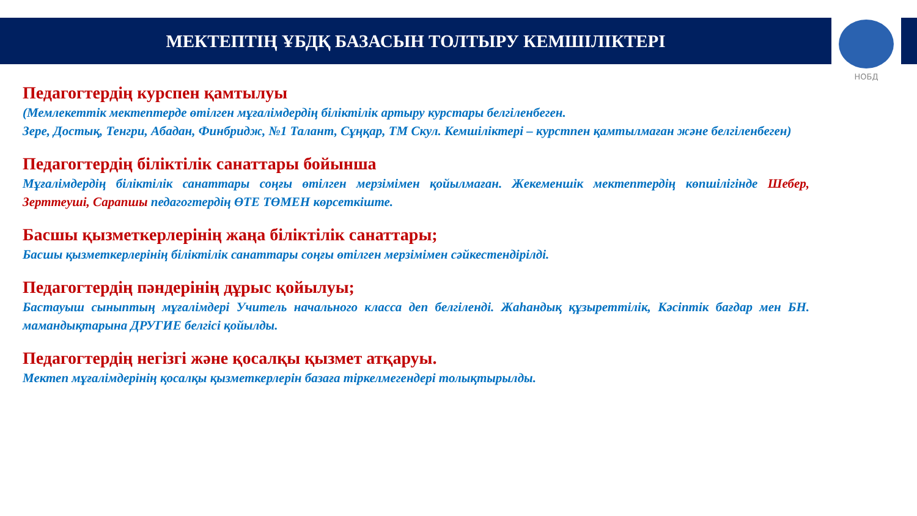МЕКТЕПТІҢ ҰБДҚ БАЗАСЫН ТОЛТЫРУ КЕМШІЛІКТЕРІ
НОБД
Педагогтердің курспен қамтылуы
(Мемлекеттік мектептерде өтілген мұғалімдердің біліктілік артыру курстары белгіленбеген.
Зере, Достық, Тенгри, Абадан, Финбридж, №1 Талант, Сұңқар, ТМ Скул. Кемшіліктері – курстпен қамтылмаған және белгіленбеген)
Педагогтердің біліктілік санаттары бойынша
Мұғалімдердің біліктілік санаттары соңғы өтілген мерзімімен қойылмаған. Жекеменшік мектептердің көпшілігінде Шебер, Зерттеуші, Сарапшы педагогтердің ӨТЕ ТӨМЕН көрсеткіште.
Басшы қызметкерлерінің жаңа біліктілік санаттары;
Басшы қызметкерлерінің біліктілік санаттары соңғы өтілген мерзімімен сәйкестендірілді.
Педагогтердің пәндерінің дұрыс қойылуы;
Бастауыш сыныптың мұғалімдері Учитель начального класса деп белгіленді. Жаһандық құзыреттілік, Кәсіптік бағдар мен БН. мамандықтарына ДРУГИЕ белгісі қойылды.
Педагогтердің негізгі және қосалқы қызмет атқаруы.
Мектеп мұғалімдерінің қосалқы қызметкерлерін базаға тіркелмегендері толықтырылды.